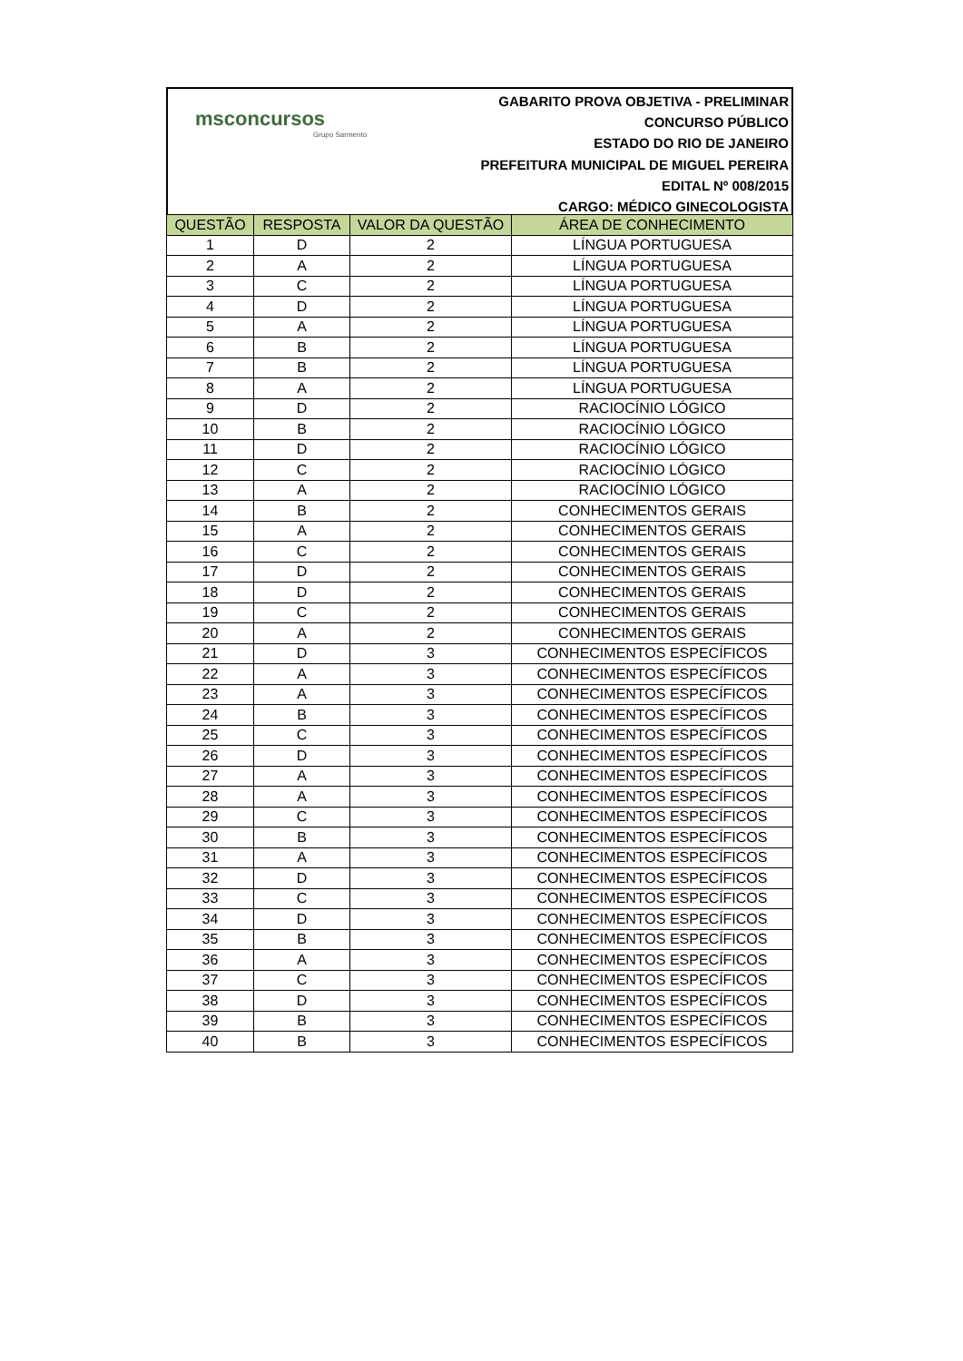msconcursos
Grupo Sarmento
GABARITO PROVA OBJETIVA - PRELIMINAR
CONCURSO PÚBLICO
ESTADO DO RIO DE JANEIRO
PREFEITURA MUNICIPAL DE MIGUEL PEREIRA
EDITAL Nº 008/2015
CARGO: MÉDICO GINECOLOGISTA
| QUESTÃO | RESPOSTA | VALOR DA QUESTÃO | ÁREA DE CONHECIMENTO |
| --- | --- | --- | --- |
| 1 | D | 2 | LÍNGUA PORTUGUESA |
| 2 | A | 2 | LÍNGUA PORTUGUESA |
| 3 | C | 2 | LÍNGUA PORTUGUESA |
| 4 | D | 2 | LÍNGUA PORTUGUESA |
| 5 | A | 2 | LÍNGUA PORTUGUESA |
| 6 | B | 2 | LÍNGUA PORTUGUESA |
| 7 | B | 2 | LÍNGUA PORTUGUESA |
| 8 | A | 2 | LÍNGUA PORTUGUESA |
| 9 | D | 2 | RACIOCÍNIO LÓGICO |
| 10 | B | 2 | RACIOCÍNIO LÓGICO |
| 11 | D | 2 | RACIOCÍNIO LÓGICO |
| 12 | C | 2 | RACIOCÍNIO LÓGICO |
| 13 | A | 2 | RACIOCÍNIO LÓGICO |
| 14 | B | 2 | CONHECIMENTOS GERAIS |
| 15 | A | 2 | CONHECIMENTOS GERAIS |
| 16 | C | 2 | CONHECIMENTOS GERAIS |
| 17 | D | 2 | CONHECIMENTOS GERAIS |
| 18 | D | 2 | CONHECIMENTOS GERAIS |
| 19 | C | 2 | CONHECIMENTOS GERAIS |
| 20 | A | 2 | CONHECIMENTOS GERAIS |
| 21 | D | 3 | CONHECIMENTOS ESPECÍFICOS |
| 22 | A | 3 | CONHECIMENTOS ESPECÍFICOS |
| 23 | A | 3 | CONHECIMENTOS ESPECÍFICOS |
| 24 | B | 3 | CONHECIMENTOS ESPECÍFICOS |
| 25 | C | 3 | CONHECIMENTOS ESPECÍFICOS |
| 26 | D | 3 | CONHECIMENTOS ESPECÍFICOS |
| 27 | A | 3 | CONHECIMENTOS ESPECÍFICOS |
| 28 | A | 3 | CONHECIMENTOS ESPECÍFICOS |
| 29 | C | 3 | CONHECIMENTOS ESPECÍFICOS |
| 30 | B | 3 | CONHECIMENTOS ESPECÍFICOS |
| 31 | A | 3 | CONHECIMENTOS ESPECÍFICOS |
| 32 | D | 3 | CONHECIMENTOS ESPECÍFICOS |
| 33 | C | 3 | CONHECIMENTOS ESPECÍFICOS |
| 34 | D | 3 | CONHECIMENTOS ESPECÍFICOS |
| 35 | B | 3 | CONHECIMENTOS ESPECÍFICOS |
| 36 | A | 3 | CONHECIMENTOS ESPECÍFICOS |
| 37 | C | 3 | CONHECIMENTOS ESPECÍFICOS |
| 38 | D | 3 | CONHECIMENTOS ESPECÍFICOS |
| 39 | B | 3 | CONHECIMENTOS ESPECÍFICOS |
| 40 | B | 3 | CONHECIMENTOS ESPECÍFICOS |